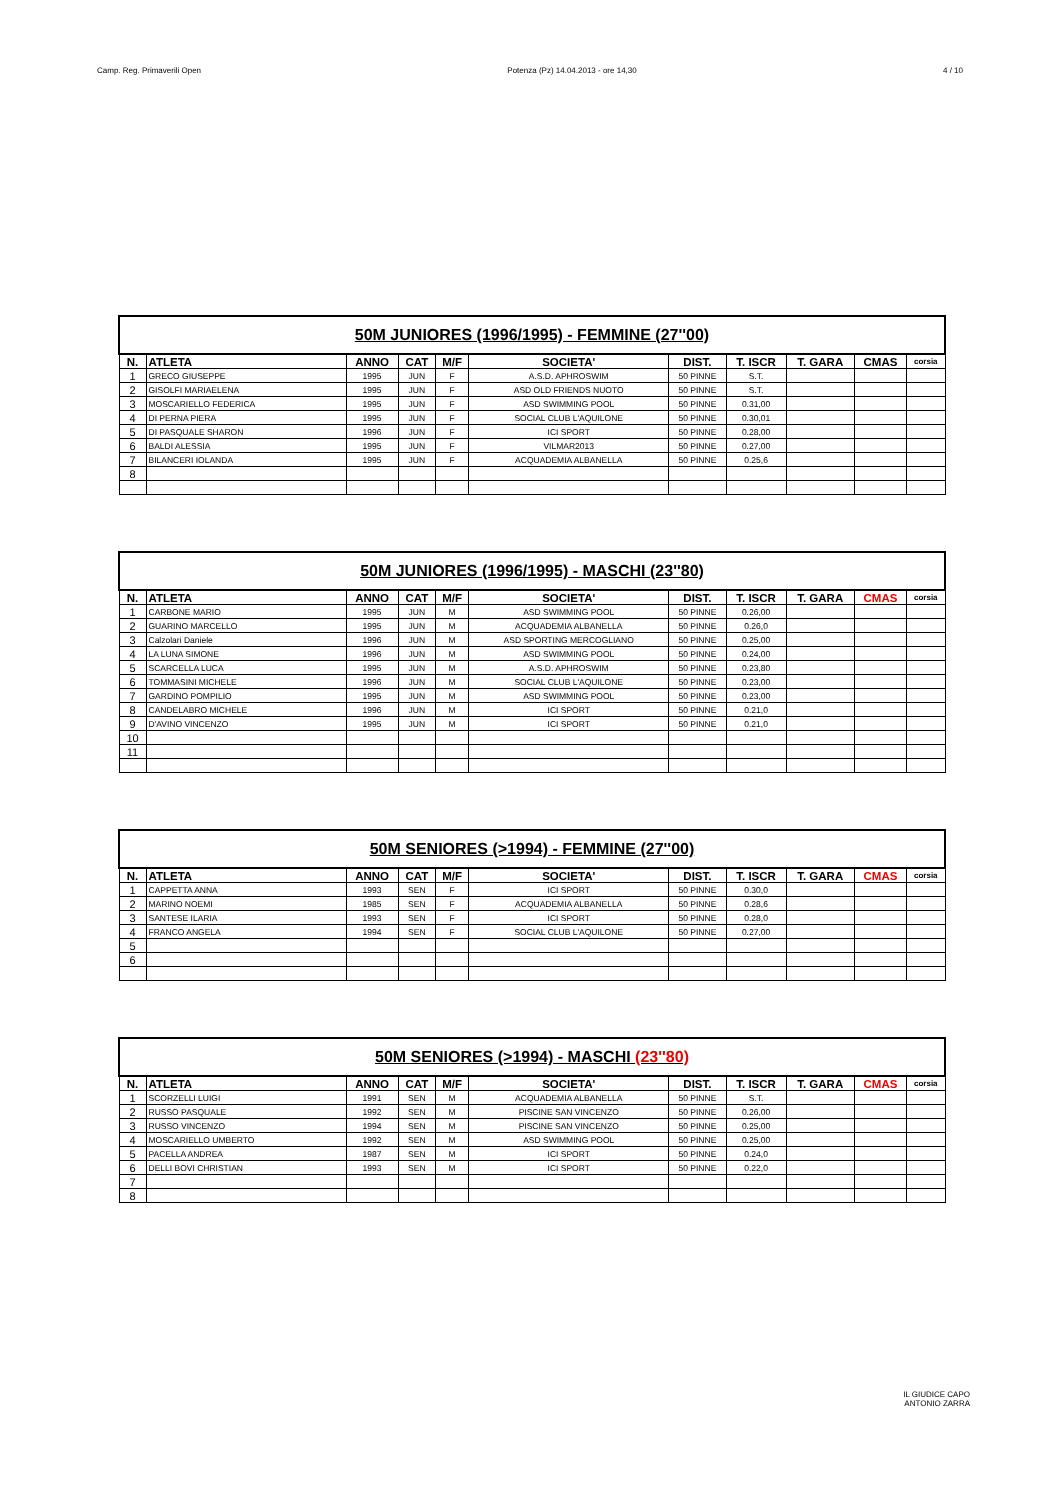Camp. Reg. Primaverili Open Potenza (Pz) 14.04.2013 - ore 14,30 4 / 10
| 50M JUNIORES (1996/1995) - FEMMINE (27''00) | | | | | | | | | | |
| --- | --- | --- | --- | --- | --- | --- | --- | --- | --- | --- |
| N. | ATLETA | ANNO | CAT | M/F | SOCIETA' | DIST. | T. ISCR | T. GARA | CMAS | corsia |
| 1 | GRECO GIUSEPPE | 1995 | JUN | F | A.S.D. APHROSWIM | 50 PINNE | S.T. | | | |
| 2 | GISOLFI MARIAELENA | 1995 | JUN | F | ASD OLD FRIENDS NUOTO | 50 PINNE | S.T. | | | |
| 3 | MOSCARIELLO FEDERICA | 1995 | JUN | F | ASD SWIMMING POOL | 50 PINNE | 0.31,00 | | | |
| 4 | DI PERNA PIERA | 1995 | JUN | F | SOCIAL CLUB L'AQUILONE | 50 PINNE | 0.30,01 | | | |
| 5 | DI PASQUALE SHARON | 1996 | JUN | F | ICI SPORT | 50 PINNE | 0.28,00 | | | |
| 6 | BALDI ALESSIA | 1995 | JUN | F | VILMAR2013 | 50 PINNE | 0.27,00 | | | |
| 7 | BILANCERI IOLANDA | 1995 | JUN | F | ACQUADEMIA ALBANELLA | 50 PINNE | 0.25,6 | | | |
| 8 | | | | | | | | | | |
| 50M JUNIORES (1996/1995) - MASCHI (23''80) | | | | | | | | | | |
| --- | --- | --- | --- | --- | --- | --- | --- | --- | --- | --- |
| N. | ATLETA | ANNO | CAT | M/F | SOCIETA' | DIST. | T. ISCR | T. GARA | CMAS | corsia |
| 1 | CARBONE MARIO | 1995 | JUN | M | ASD SWIMMING POOL | 50 PINNE | 0.26,00 | | | |
| 2 | GUARINO MARCELLO | 1995 | JUN | M | ACQUADEMIA ALBANELLA | 50 PINNE | 0.26,0 | | | |
| 3 | Calzolari Daniele | 1996 | JUN | M | ASD SPORTING MERCOGLIANO | 50 PINNE | 0.25,00 | | | |
| 4 | LA LUNA SIMONE | 1996 | JUN | M | ASD SWIMMING POOL | 50 PINNE | 0.24,00 | | | |
| 5 | SCARCELLA LUCA | 1995 | JUN | M | A.S.D. APHROSWIM | 50 PINNE | 0.23,80 | | | |
| 6 | TOMMASINI MICHELE | 1996 | JUN | M | SOCIAL CLUB L'AQUILONE | 50 PINNE | 0.23,00 | | | |
| 7 | GARDINO POMPILIO | 1995 | JUN | M | ASD SWIMMING POOL | 50 PINNE | 0.23,00 | | | |
| 8 | CANDELABRO MICHELE | 1996 | JUN | M | ICI SPORT | 50 PINNE | 0.21,0 | | | |
| 9 | D'AVINO VINCENZO | 1995 | JUN | M | ICI SPORT | 50 PINNE | 0.21,0 | | | |
| 10 | | | | | | | | | | |
| 11 | | | | | | | | | | |
| 50M SENIORES (>1994) - FEMMINE (27''00) | | | | | | | | | | |
| --- | --- | --- | --- | --- | --- | --- | --- | --- | --- | --- |
| N. | ATLETA | ANNO | CAT | M/F | SOCIETA' | DIST. | T. ISCR | T. GARA | CMAS | corsia |
| 1 | CAPPETTA ANNA | 1993 | SEN | F | ICI SPORT | 50 PINNE | 0.30,0 | | | |
| 2 | MARINO NOEMI | 1985 | SEN | F | ACQUADEMIA ALBANELLA | 50 PINNE | 0.28,6 | | | |
| 3 | SANTESE ILARIA | 1993 | SEN | F | ICI SPORT | 50 PINNE | 0.28,0 | | | |
| 4 | FRANCO ANGELA | 1994 | SEN | F | SOCIAL CLUB L'AQUILONE | 50 PINNE | 0.27,00 | | | |
| 5 | | | | | | | | | | |
| 6 | | | | | | | | | | |
| 50M SENIORES (>1994) - MASCHI (23''80) | | | | | | | | | | |
| --- | --- | --- | --- | --- | --- | --- | --- | --- | --- | --- |
| N. | ATLETA | ANNO | CAT | M/F | SOCIETA' | DIST. | T. ISCR | T. GARA | CMAS | corsia |
| 1 | SCORZELLI LUIGI | 1991 | SEN | M | ACQUADEMIA ALBANELLA | 50 PINNE | S.T. | | | |
| 2 | RUSSO PASQUALE | 1992 | SEN | M | PISCINE SAN VINCENZO | 50 PINNE | 0.26,00 | | | |
| 3 | RUSSO VINCENZO | 1994 | SEN | M | PISCINE SAN VINCENZO | 50 PINNE | 0.25,00 | | | |
| 4 | MOSCARIELLO UMBERTO | 1992 | SEN | M | ASD SWIMMING POOL | 50 PINNE | 0.25,00 | | | |
| 5 | PACELLA ANDREA | 1987 | SEN | M | ICI SPORT | 50 PINNE | 0.24,0 | | | |
| 6 | DELLI BOVI CHRISTIAN | 1993 | SEN | M | ICI SPORT | 50 PINNE | 0.22,0 | | | |
| 7 | | | | | | | | | | |
| 8 | | | | | | | | | | |
IL GIUDICE CAPO
ANTONIO ZARRA